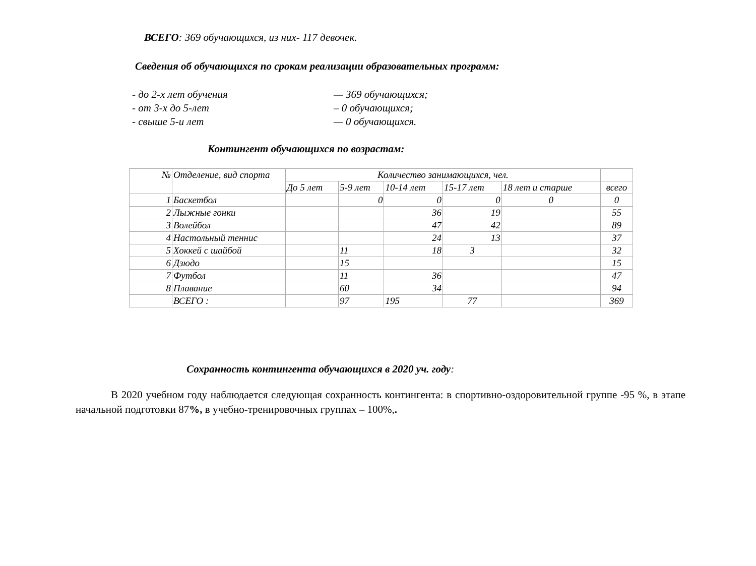ВСЕГО: 369 обучающихся, из них- 117 девочек.
Сведения об обучающихся по срокам реализации образовательных программ:
- до 2-х лет обучения — 369 обучающихся;
- от 3-х до 5-лет – 0 обучающихся;
- свыше 5-и лет — 0 обучающихся.
Контингент обучающихся по возрастам:
| № | Отделение, вид спорта | Количество занимающихся, чел. | | | | | |
| | | До 5 лет | 5-9 лет | 10-14 лет | 15-17 лет | 18 лет и старше | всего |
| 1 | Баскетбол | | 0 | 0 | 0 | 0 | 0 |
| 2 | Лыжные гонки | | | 36 | 19 | | 55 |
| 3 | Волейбол | | | 47 | 42 | | 89 |
| 4 | Настольный теннис | | | 24 | 13 | | 37 |
| 5 | Хоккей с шайбой | | 11 | 18 | 3 | | 32 |
| 6 | Дзюдо | | 15 | | | | 15 |
| 7 | Футбол | | 11 | 36 | | | 47 |
| 8 | Плавание | | 60 | 34 | | | 94 |
| | ВСЕГО : | | 97 | 195 | 77 | | 369 |
Сохранность контингента обучающихся в 2020 уч. году:
В 2020 учебном году наблюдается следующая сохранность контингента: в спортивно-оздоровительной группе -95 %, в этапе начальной подготовки 87%, в учебно-тренировочных группах – 100%,.